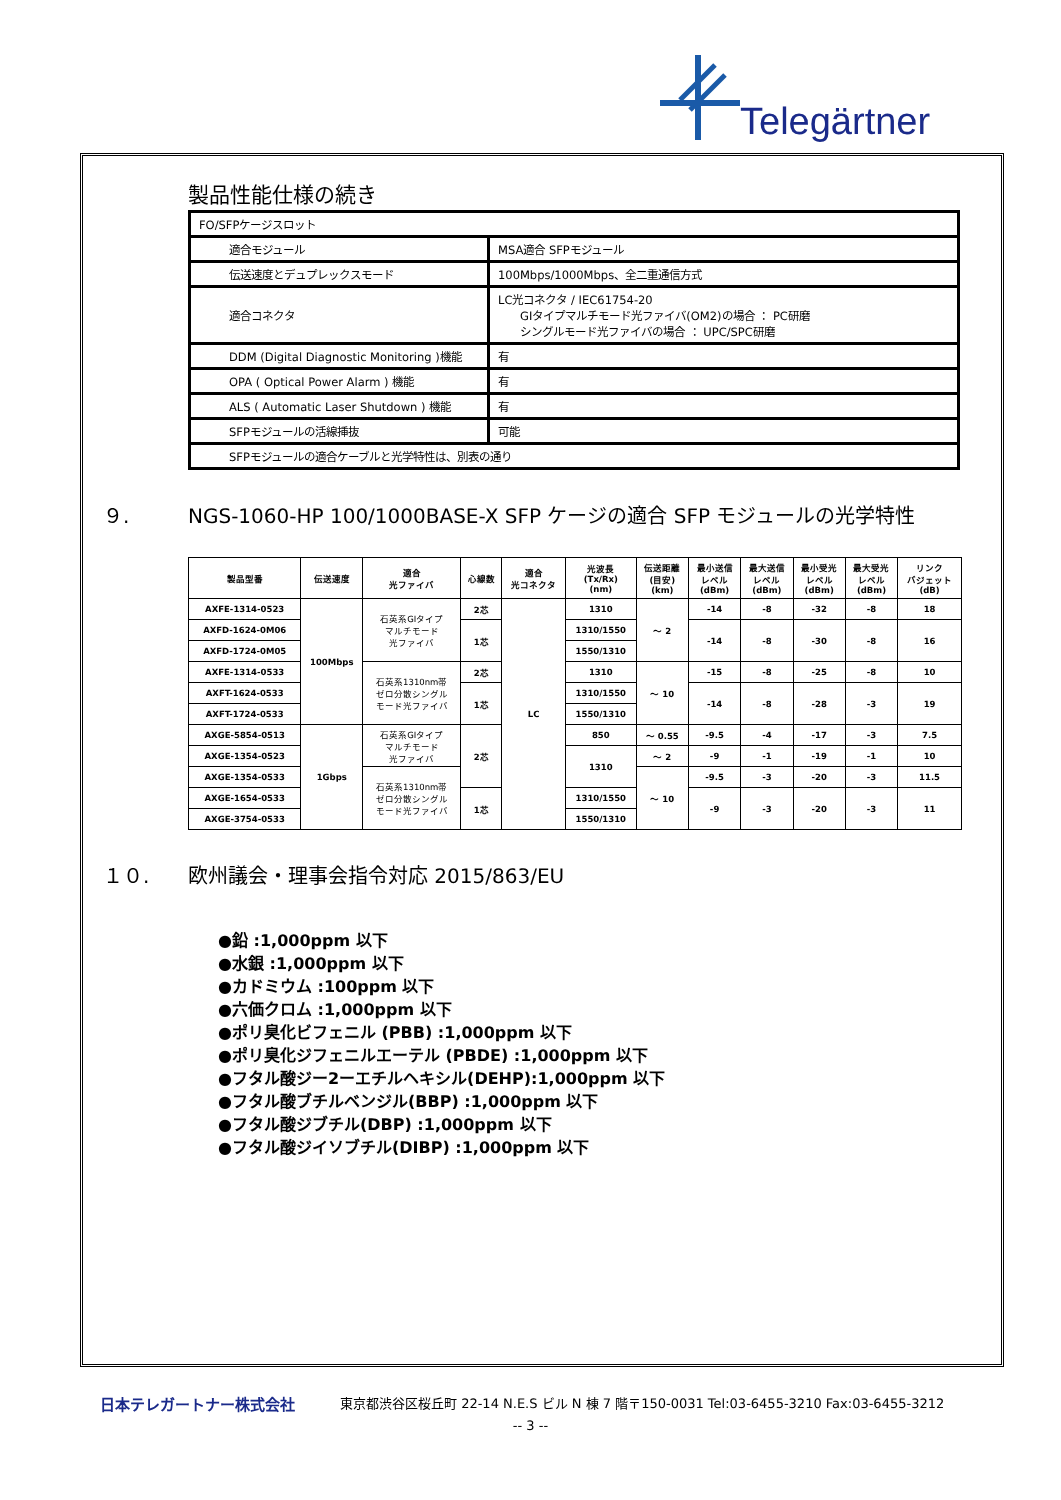Telegärtner
製品性能仕様の続き
| FO/SFPケージスロット | |
| 適合モジュール | MSA適合 SFPモジュール |
| 伝送速度とデュプレックスモード | 100Mbps/1000Mbps、全二重通信方式 |
| 適合コネクタ | LC光コネクタ / IEC61754-20 GIタイプマルチモード光ファイバ(OM2)の場合 ： PC研磨 シングルモード光ファイバの場合 ： UPC/SPC研磨 |
| DDM (Digital Diagnostic Monitoring )機能 | 有 |
| OPA ( Optical Power Alarm ) 機能 | 有 |
| ALS ( Automatic Laser Shutdown ) 機能 | 有 |
| SFPモジュールの活線挿抜 | 可能 |
| SFPモジュールの適合ケーブルと光学特性は、別表の通り | |
９. NGS-1060-HP 100/1000BASE-X SFP ケージの適合 SFP モジュールの光学特性
| 製品型番 | 伝送速度 | 適合 光ファイバ | 心線数 | 適合 光コネクタ | 光波長 (Tx/Rx) (nm) | 伝送距離 (目安) (km) | 最小送信 レベル (dBm) | 最大送信 レベル (dBm) | 最小受光 レベル (dBm) | 最大受光 レベル (dBm) | リンク バジェット (dB) |
| --- | --- | --- | --- | --- | --- | --- | --- | --- | --- | --- | --- |
| AXFE-1314-0523 | 100Mbps | 石英系GIタイプ マルチモード 光ファイバ | 2芯 | LC | 1310 | ～ 2 | -14 | -8 | -32 | -8 | 18 |
| AXFD-1624-0M06 | | | 1芯 | | 1310/1550 | | -14 | -8 | -30 | -8 | 16 |
| AXFD-1724-0M05 | | | | | 1550/1310 | | | | | | |
| AXFE-1314-0533 | | 石英系1310nm帯 ゼロ分散シングル モード光ファイバ | 2芯 | | 1310 | ～ 10 | -15 | -8 | -25 | -8 | 10 |
| AXFT-1624-0533 | | | 1芯 | | 1310/1550 | | -14 | -8 | -28 | -3 | 19 |
| AXFT-1724-0533 | | | | | 1550/1310 | | | | | | |
| AXGE-5854-0513 | 1Gbps | 石英系GIタイプ マルチモード 光ファイバ | 2芯 | | 850 | ～ 0.55 | -9.5 | -4 | -17 | -3 | 7.5 |
| AXGE-1354-0523 | | | | | 1310 | ～ 2 | -9 | -1 | -19 | -1 | 10 |
| AXGE-1354-0533 | | 石英系1310nm帯 ゼロ分散シングル モード光ファイバ | | | | ～ 10 | -9.5 | -3 | -20 | -3 | 11.5 |
| AXGE-1654-0533 | | | 1芯 | | 1310/1550 | | -9 | -3 | -20 | -3 | 11 |
| AXGE-3754-0533 | | | | | 1550/1310 | | | | | | |
１０. 欧州議会・理事会指令対応 2015/863/EU
●鉛 :1,000ppm 以下
●水銀 :1,000ppm 以下
●カドミウム :100ppm 以下
●六価クロム :1,000ppm 以下
●ポリ臭化ビフェニル (PBB) :1,000ppm 以下
●ポリ臭化ジフェニルエーテル (PBDE) :1,000ppm 以下
●フタル酸ジー2ーエチルヘキシル(DEHP):1,000ppm 以下
●フタル酸ブチルベンジル(BBP) :1,000ppm 以下
●フタル酸ジブチル(DBP) :1,000ppm 以下
●フタル酸ジイソブチル(DIBP) :1,000ppm 以下
日本テレガートナー株式会社 東京都渋谷区桜丘町 22-14 N.E.S ビル N 棟 7 階〒150-0031 Tel:03-6455-3210 Fax:03-6455-3212
-- 3 --